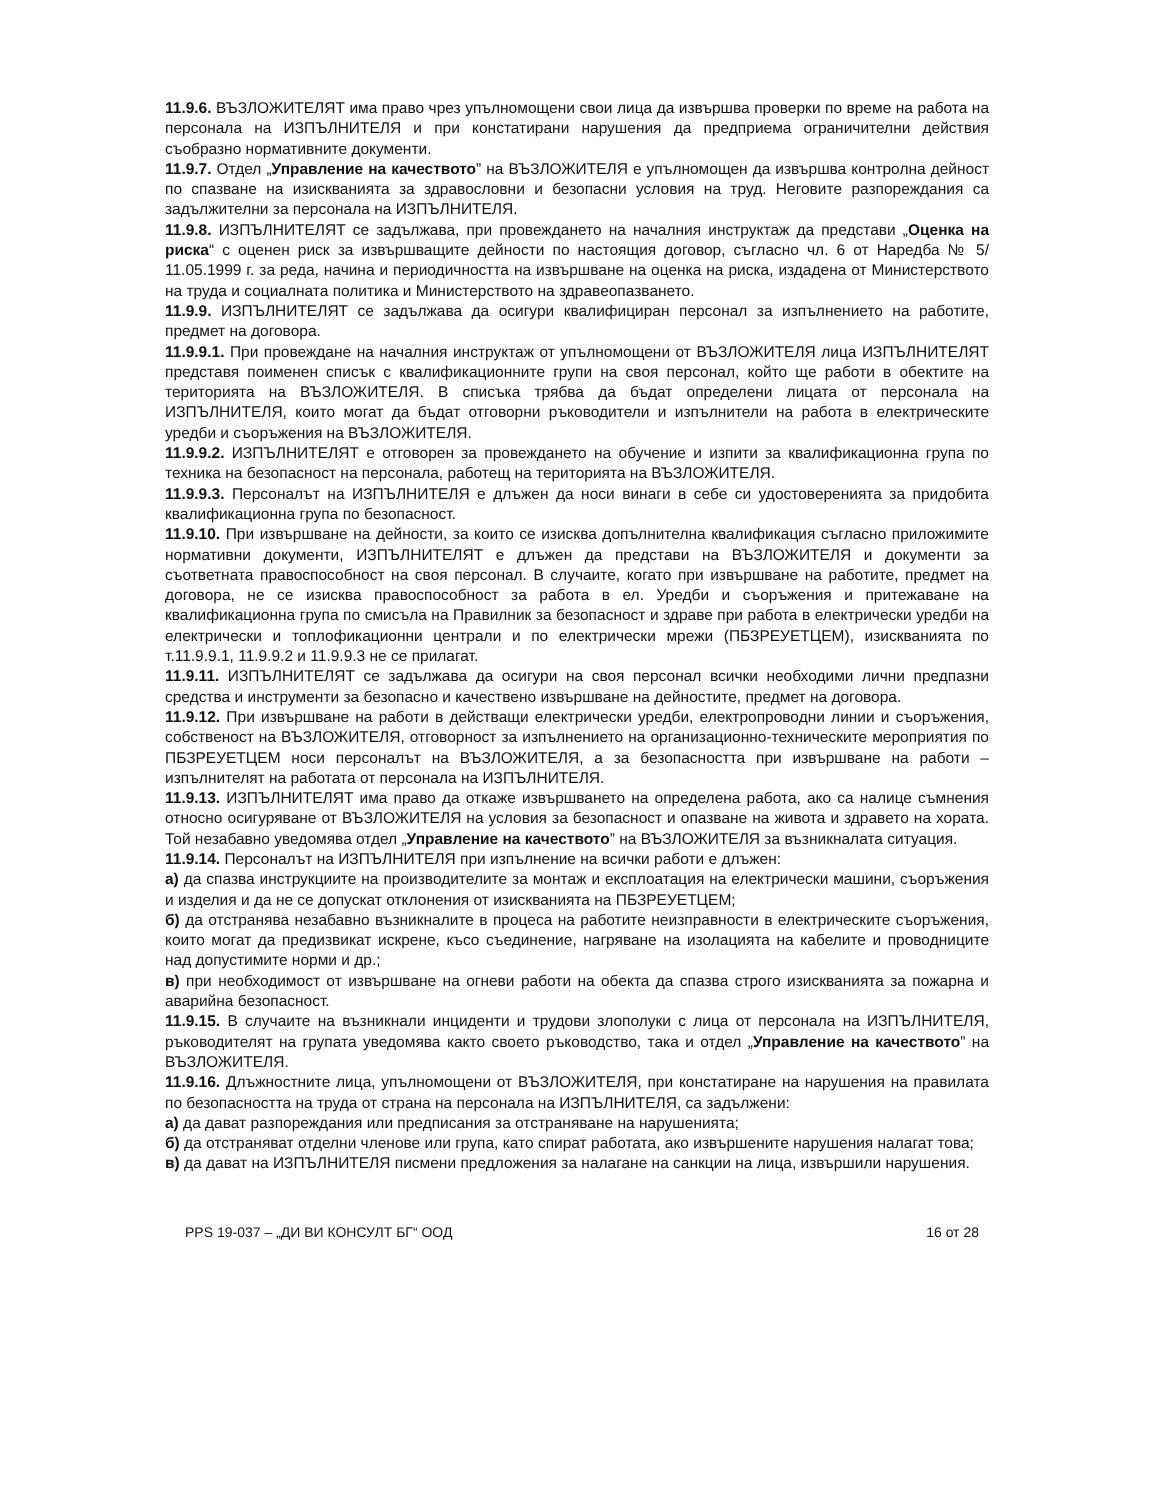11.9.6. ВЪЗЛОЖИТЕЛЯТ има право чрез упълномощени свои лица да извършва проверки по време на работа на персонала на ИЗПЪЛНИТЕЛЯ и при констатирани нарушения да предприема ограничителни действия съобразно нормативните документи.
11.9.7. Отдел „Управление на качеството” на ВЪЗЛОЖИТЕЛЯ е упълномощен да извършва контролна дейност по спазване на изискванията за здравословни и безопасни условия на труд. Неговите разпореждания са задължителни за персонала на ИЗПЪЛНИТЕЛЯ.
11.9.8. ИЗПЪЛНИТЕЛЯТ се задължава, при провеждането на началния инструктаж да представи „Оценка на риска“ с оценен риск за извършващите дейности по настоящия договор, съгласно чл. 6 от Наредба № 5/ 11.05.1999 г. за реда, начина и периодичността на извършване на оценка на риска, издадена от Министерството на труда и социалната политика и Министерството на здравеопазването.
11.9.9. ИЗПЪЛНИТЕЛЯТ се задължава да осигури квалифициран персонал за изпълнението на работите, предмет на договора.
11.9.9.1. При провеждане на началния инструктаж от упълномощени от ВЪЗЛОЖИТЕЛЯ лица ИЗПЪЛНИТЕЛЯТ представя поименен списък с квалификационните групи на своя персонал, който ще работи в обектите на територията на ВЪЗЛОЖИТЕЛЯ. В списъка трябва да бъдат определени лицата от персонала на ИЗПЪЛНИТЕЛЯ, които могат да бъдат отговорни ръководители и изпълнители на работа в електрическите уредби и съоръжения на ВЪЗЛОЖИТЕЛЯ.
11.9.9.2. ИЗПЪЛНИТЕЛЯТ е отговорен за провеждането на обучение и изпити за квалификационна група по техника на безопасност на персонала, работещ на територията на ВЪЗЛОЖИТЕЛЯ.
11.9.9.3. Персоналът на ИЗПЪЛНИТЕЛЯ е длъжен да носи винаги в себе си удостоверенията за придобита квалификационна група по безопасност.
11.9.10. При извършване на дейности, за които се изисква допълнителна квалификация съгласно приложимите нормативни документи, ИЗПЪЛНИТЕЛЯТ е длъжен да представи на ВЪЗЛОЖИТЕЛЯ и документи за съответната правоспособност на своя персонал. В случаите, когато при извършване на работите, предмет на договора, не се изисква правоспособност за работа в ел. Уредби и съоръжения и притежаване на квалификационна група по смисъла на Правилник за безопасност и здраве при работа в електрически уредби на електрически и топлофикационни централи и по електрически мрежи (ПБЗРЕУЕТЦЕМ), изискванията по т.11.9.9.1, 11.9.9.2 и 11.9.9.3 не се прилагат.
11.9.11. ИЗПЪЛНИТЕЛЯТ се задължава да осигури на своя персонал всички необходими лични предпазни средства и инструменти за безопасно и качествено извършване на дейностите, предмет на договора.
11.9.12. При извършване на работи в действащи електрически уредби, електропроводни линии и съоръжения, собственост на ВЪЗЛОЖИТЕЛЯ, отговорност за изпълнението на организационно-техническите мероприятия по ПБЗРЕУЕТЦЕМ носи персоналът на ВЪЗЛОЖИТЕЛЯ, а за безопасността при извършване на работи – изпълнителят на работата от персонала на ИЗПЪЛНИТЕЛЯ.
11.9.13. ИЗПЪЛНИТЕЛЯТ има право да откаже извършването на определена работа, ако са налице съмнения относно осигуряване от ВЪЗЛОЖИТЕЛЯ на условия за безопасност и опазване на живота и здравето на хората. Той незабавно уведомява отдел „Управление на качеството” на ВЪЗЛОЖИТЕЛЯ за възникналата ситуация.
11.9.14. Персоналът на ИЗПЪЛНИТЕЛЯ при изпълнение на всички работи е длъжен:
а) да спазва инструкциите на производителите за монтаж и експлоатация на електрически машини, съоръжения и изделия и да не се допускат отклонения от изискванията на ПБЗРЕУЕТЦЕМ;
б) да отстранява незабавно възникналите в процеса на работите неизправности в електрическите съоръжения, които могат да предизвикат искрене, късо съединение, нагряване на изолацията на кабелите и проводниците над допустимите норми и др.;
в) при необходимост от извършване на огневи работи на обекта да спазва строго изискванията за пожарна и аварийна безопасност.
11.9.15. В случаите на възникнали инциденти и трудови злополуки с лица от персонала на ИЗПЪЛНИТЕЛЯ, ръководителят на групата уведомява както своето ръководство, така и отдел „Управление на качеството” на ВЪЗЛОЖИТЕЛЯ.
11.9.16. Длъжностните лица, упълномощени от ВЪЗЛОЖИТЕЛЯ, при констатиране на нарушения на правилата по безопасността на труда от страна на персонала на ИЗПЪЛНИТЕЛЯ, са задължени:
а) да дават разпореждания или предписания за отстраняване на нарушенията;
б) да отстраняват отделни членове или група, като спират работата, ако извършените нарушения налагат това;
в) да дават на ИЗПЪЛНИТЕЛЯ писмени предложения за налагане на санкции на лица, извършили нарушения.
PPS 19-037 – „ДИ ВИ КОНСУЛТ БГ“ ООД 16 от 28